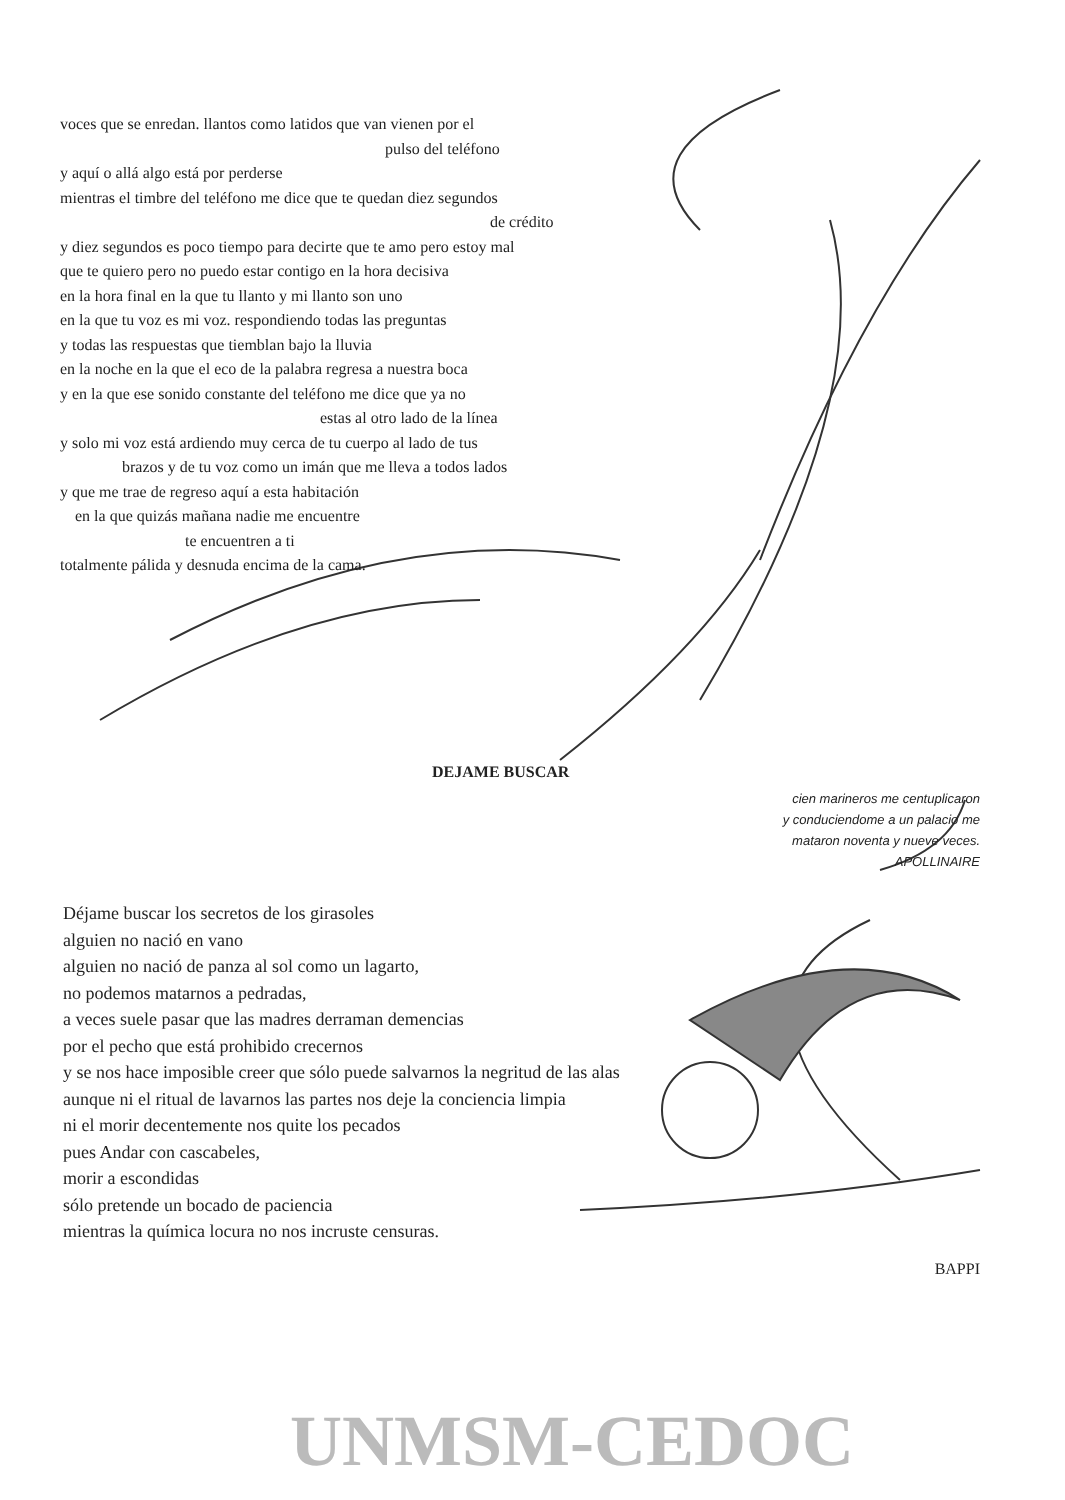voces que se enredan. llantos como latidos que van vienen por el
pulso del teléfono
y aquí o allá algo está por perderse
mientras el timbre del teléfono me dice que te quedan diez segundos
de crédito
y diez segundos es poco tiempo para decirte que te amo pero estoy mal
que te quiero pero no puedo estar contigo en la hora decisiva
en la hora final en la que tu llanto y mi llanto son uno
en la que tu voz es mi voz. respondiendo todas las preguntas
y todas las respuestas que tiemblan bajo la lluvia
en la noche en la que el eco de la palabra regresa a nuestra boca
y en la que ese sonido constante del teléfono me dice que ya no
estas al otro lado de la línea
y solo mi voz está ardiendo muy cerca de tu cuerpo al lado de tus
brazos y de tu voz como un imán que me lleva a todos lados
y que me trae de regreso aquí a esta habitación
en la que quizás mañana nadie me encuentre
te encuentren a ti
totalmente pálida y desnuda encima de la cama.
DEJAME BUSCAR
cien marineros me centuplicaron
y conduciendome a un palacio me
mataron noventa y nueve veces.
APOLLINAIRE
Déjame buscar los secretos de los girasoles
alguien no nació en vano
alguien no nació de panza al sol como un lagarto,
no podemos matarnos a pedradas,
a veces suele pasar que las madres derraman demencias
por el pecho que está prohibido crecernos
y se nos hace imposible creer que sólo puede salvarnos la negritud de las alas
aunque ni el ritual de lavarnos las partes nos deje la conciencia limpia
ni el morir decentemente nos quite los pecados
pues Andar con cascabeles,
morir a escondidas
sólo pretende un bocado de paciencia
mientras la química locura no nos incruste censuras.
BAPPI
UNMSM-CEDOC